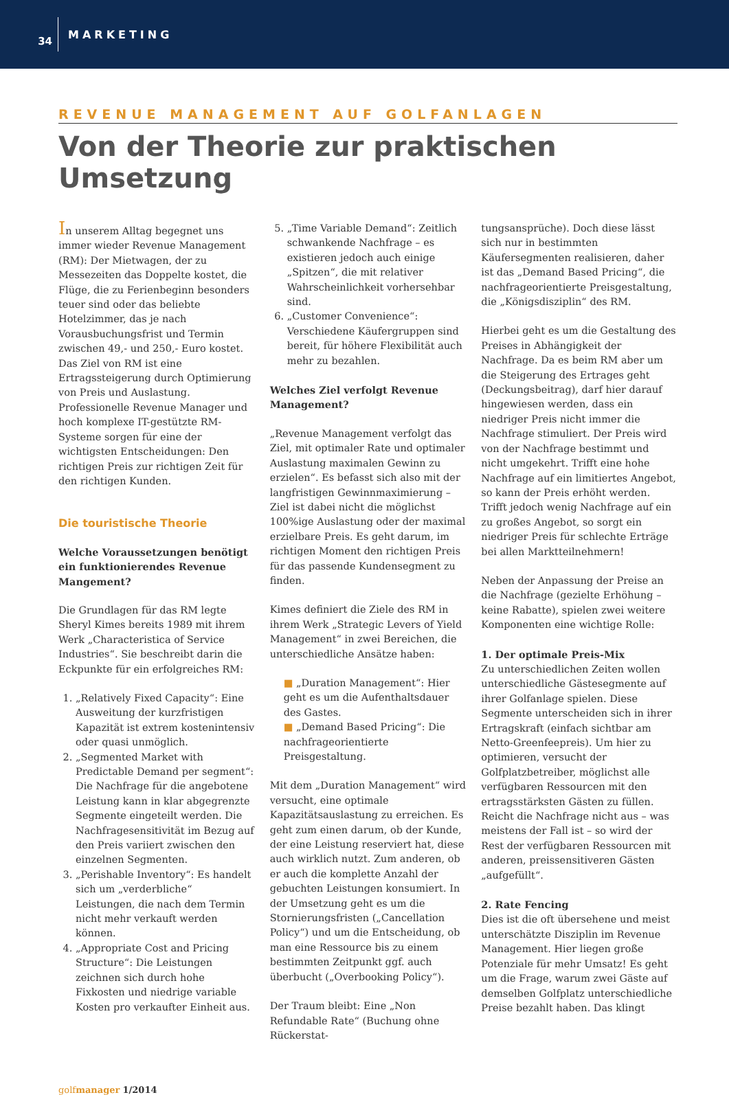34
MARKETING
REVENUE MANAGEMENT AUF GOLFANLAGEN
Von der Theorie zur praktischen Umsetzung
In unserem Alltag begegnet uns immer wieder Revenue Management (RM): Der Mietwagen, der zu Messezeiten das Doppelte kostet, die Flüge, die zu Ferienbeginn besonders teuer sind oder das beliebte Hotelzimmer, das je nach Vorausbuchungsfrist und Termin zwischen 49,- und 250,- Euro kostet. Das Ziel von RM ist eine Ertragssteigerung durch Optimierung von Preis und Auslastung. Professionelle Revenue Manager und hoch komplexe IT-gestützte RM-Systeme sorgen für eine der wichtigsten Entscheidungen: Den richtigen Preis zur richtigen Zeit für den richtigen Kunden.
Die touristische Theorie
Welche Voraussetzungen benötigt ein funktionierendes Revenue Mangement?
Die Grundlagen für das RM legte Sheryl Kimes bereits 1989 mit ihrem Werk „Characteristica of Service Industries“. Sie beschreibt darin die Eckpunkte für ein erfolgreiches RM:
1. „Relatively Fixed Capacity“: Eine Ausweitung der kurzfristigen Kapazität ist extrem kostenintensiv oder quasi unmöglich.
2. „Segmented Market with Predictable Demand per segment“: Die Nachfrage für die angebotene Leistung kann in klar abgegrenzte Segmente eingeteilt werden. Die Nachfragesensitivität im Bezug auf den Preis variiert zwischen den einzelnen Segmenten.
3. „Perishable Inventory“: Es handelt sich um „verderbliche“ Leistungen, die nach dem Termin nicht mehr verkauft werden können.
4. „Appropriate Cost and Pricing Structure“: Die Leistungen zeichnen sich durch hohe Fixkosten und niedrige variable Kosten pro verkaufter Einheit aus.
5. „Time Variable Demand“: Zeitlich schwankende Nachfrage – es existieren jedoch auch einige „Spitzen“, die mit relativer Wahrscheinlichkeit vorhersehbar sind.
6. „Customer Convenience“: Verschiedene Käufergruppen sind bereit, für höhere Flexibilität auch mehr zu bezahlen.
Welches Ziel verfolgt Revenue Management?
„Revenue Management verfolgt das Ziel, mit optimaler Rate und optimaler Auslastung maximalen Gewinn zu erzielen“. Es befasst sich also mit der langfristigen Gewinnmaximierung – Ziel ist dabei nicht die möglichst 100%ige Auslastung oder der maximal erzielbare Preis. Es geht darum, im richtigen Moment den richtigen Preis für das passende Kundensegment zu finden.
Kimes definiert die Ziele des RM in ihrem Werk „Strategic Levers of Yield Management“ in zwei Bereichen, die unterschiedliche Ansätze haben:
■ „Duration Management“: Hier geht es um die Aufenthaltsdauer des Gastes.
■ „Demand Based Pricing“: Die nachfrageorientierte Preisgestaltung.
Mit dem „Duration Management“ wird versucht, eine optimale Kapazitätsauslastung zu erreichen. Es geht zum einen darum, ob der Kunde, der eine Leistung reserviert hat, diese auch wirklich nutzt. Zum anderen, ob er auch die komplette Anzahl der gebuchten Leistungen konsumiert. In der Umsetzung geht es um die Stornierungsfristen („Cancellation Policy“) und um die Entscheidung, ob man eine Ressource bis zu einem bestimmten Zeitpunkt ggf. auch überbucht („Overbooking Policy“).
Der Traum bleibt: Eine „Non Refundable Rate“ (Buchung ohne Rückerstat-
tungsansprüche). Doch diese lässt sich nur in bestimmten Käufersegmenten realisieren, daher ist das „Demand Based Pricing“, die nachfrageorientierte Preisgestaltung, die „Königsdisziplin“ des RM.
Hierbei geht es um die Gestaltung des Preises in Abhängigkeit der Nachfrage. Da es beim RM aber um die Steigerung des Ertrages geht (Deckungsbeitrag), darf hier darauf hingewiesen werden, dass ein niedriger Preis nicht immer die Nachfrage stimuliert. Der Preis wird von der Nachfrage bestimmt und nicht umgekehrt. Trifft eine hohe Nachfrage auf ein limitiertes Angebot, so kann der Preis erhöht werden. Trifft jedoch wenig Nachfrage auf ein zu großes Angebot, so sorgt ein niedriger Preis für schlechte Erträge bei allen Marktteilnehmern!
Neben der Anpassung der Preise an die Nachfrage (gezielte Erhöhung – keine Rabatte), spielen zwei weitere Komponenten eine wichtige Rolle:
1. Der optimale Preis-Mix
Zu unterschiedlichen Zeiten wollen unterschiedliche Gästesegmente auf ihrer Golfanlage spielen. Diese Segmente unterscheiden sich in ihrer Ertragskraft (einfach sichtbar am Netto-Greenfeepreis). Um hier zu optimieren, versucht der Golfplatzbetreiber, möglichst alle verfügbaren Ressourcen mit den ertragsstärksten Gästen zu füllen. Reicht die Nachfrage nicht aus – was meistens der Fall ist – so wird der Rest der verfügbaren Ressourcen mit anderen, preissensitiveren Gästen „aufgefüllt“.
2. Rate Fencing
Dies ist die oft übersehene und meist unterschätzte Disziplin im Revenue Management. Hier liegen große Potenziale für mehr Umsatz! Es geht um die Frage, warum zwei Gäste auf demselben Golfplatz unterschiedliche Preise bezahlt haben. Das klingt
golfmanager 1/2014